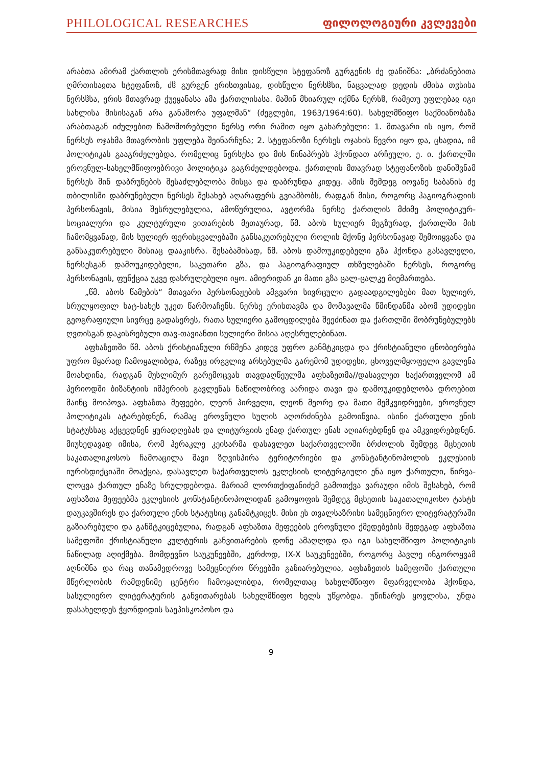PHILOLOGICAL RESEARCHES ფილოლოგიური კვლევები
არაბთა ამირამ ქართლის ერისმთავრად მისი დისწული სტეფანოზ გურგენის ძე დანიშნა: „ბრძანებითა ღმრთისაჲთა სტეფანოზ, ძჱ გურგენ ერისთვისაჲ, დისწული ნერსჱსი, ნაცვალად დედის ძმისა თჳსისა ნერსჱსა, ერის მთავრად ქუეყანასა ამა ქართლისასა. მაშინ მხიარულ იქმნა ნერსჱ, რამეთუ უფლებაჲ იგი სახლისა მისისაგან არა განაშორა უფალმან“ (ძეგლები, 1963/1964:60). სახელმწიფო საქმიანობაზა არაბთაგან იძულებით ჩამოშორებული ნერსე ორი რამით იყო გახარებული: 1. მთავარი ის იყო, რომ ნერსეს ოჯახმა მთავრობის უფლება შეინარჩუნა; 2. სტეფანოზი ნერსეს ოჯახის წევრი იყო და, ცხადია, იმ პოლიტიკას გააგრძელებდა, რომელიც ნერსესა და მის წინაპრებს ჰქონდათ არჩეული, ე. ი. ქართლში ეროვნულ-სახელმწიფოებრივი პოლიტიკა გაგრძელდებოდა. ქართლის მთავრად სტეფანოზის დანიშვნამ ნერსეს შინ დაბრუნების შესაძლებლობა მისცა და დაბრუნდა კიდეც. ამის შემდეგ იოვანე საბანის ძე თბილისში დაბრუნებული ნერსეს შესახებ აღარაფერს გვიამბობს, რადგან მისი, როგორც ჰაგიოგრაფიის პერსონაჟის, მისია შესრულებულია, ამოწურულია, ავტორმა ნერსე ქართლის მძიმე პოლიტიკურ-სოციალური და კულტურული ვითარების მეთაურად, წმ. აბოს სულიერ მეგზურად, ქართლში მის ჩამომყვანად, მის სულიერ ფერისცვალებაში განსაკუთრებული როლის მქონე პერსონაჟად შემოიყვანა და განსაკუთრებული მისიაც დააკისრა. შესაბამისად, წმ. აბოს დამოუკიდებელი გზა ჰქონდა გასავლელი, ნერსესგან დამოუკიდებელი, საკუთარი გზა, და ჰაგიოგრაფიულ თხზულებაში ნერსეს, როგორც პერსონაჟის, ფუნქცია უკვე დასრულებული იყო. ამიერიდან კი მათი გზა ცალ-ცალკე მიემართება.
„წმ. აბოს წამების“ მთავარი პერსონაჟების ამგვარი სივრცული გადაადგილებები მათ სულიერ, სრულყოფილ ხატ-სახეს უკეთ წარმოაჩენს. ნერსე ერისთავმა და მომავალმა წმინდანმა აბომ უდიდესი გეოგრაფიული სივრცე გადასერეს, რათა სულიერი გამოცდილება შეეძინათ და ქართლში მობრუნებულებს ღვთისგან დაკისრებული თავ-თავიანთი სულიერი მისია აღესრულებინათ.
აფხაზეთში წმ. აბოს ქრისტიანული რწმენა კიდევ უფრო განმტკიცდა და ქრისტიანული ცნობიერება უფრო მყარად ჩამოყალიბდა, რაზეც ირგვლივ არსებულმა გარემომ უდიდესი, ცხოველმყოფელი გავლენა მოახდინა, რადგან მუსლიმურ გარემოცვას თავდაღწეულმა აფხაზეთმა//დასავლეთ საქართველომ ამ პერიოდში ბიზანტიის იმპერიის გავლენას ნაწილობრივ აარიდა თავი და დამოუკიდებლობა დროებით მაინც მოიპოვა. აფხაზთა მეფეები, ლეონ პირველი, ლეონ მეორე და მათი მემკვიდრეები, ეროვნულ პოლიტიკას ატარებდნენ, რამაც ეროვნული სულის აღორძინება გამოიწვია. ისინი ქართული ენის სტატუსსაც აქცევდნენ ყურადღებას და ლიტურგიის ენად ქართულ ენას აღიარებდნენ და ამკვიდრებდნენ. მიუხედავად იმისა, რომ ჰერაკლე კეისარმა დასავლეთ საქართველოში ბრძოლის შემდეგ მცხეთის საკათალიკოსოს ჩამოაცილა შავი ზღვისპირა ტერიტორიები და კონსტანტინოპოლის ეკლესიის იურისდიქციაში მოაქცია, დასავლეთ საქართველოს ეკლესიის ლიტურგიული ენა იყო ქართული, წირვა-ლოცვა ქართულ ენაზე სრულდებოდა. მარიამ ლორთქიფანიძემ გამოთქვა ვარაუდი იმის შესახებ, რომ აფხაზთა მეფეებმა ეკლესიის კონსტანტინოპოლიდან გამოყოფის შემდეგ მცხეთის საკათალიკოსო ტახტს დაუკავშირეს და ქართული ენის სტატუსიც განამტკიცეს. მისი ეს თვალსაზრისი სამეცნიერო ლიტერატურაში გაზიარებული და განმტკიცებულია, რადგან აფხაზთა მეფეების ეროვნული ქმედებების შედეგად აფხაზთა სამეფოში ქრისტიანული კულტურის განვითარების დონე ამაღლდა და იგი სახელმწიფო პოლიტიკის ნაწილად აღიქმება. მომდევნო საუკუნეებში, კერძოდ, IX-X საუკუნეებში, როგორც პავლე ინგოროყვამ აღნიშნა და რაც თანამედროვე სამეცნიერო წრეებში გაზიარებულია, აფხაზეთის სამეფოში ქართული მწერლობის რამდენიმე ცენტრი ჩამოყალიბდა, რომელთაც სახელმწიფო მფარველობა ჰქონდა, სასულიერო ლიტერატურის განვითარებას სახელმწიფო ხელს უწყობდა. უწინარეს ყოვლისა, უნდა დასახელდეს ჭყონდიდის საეპისკოპოსო და
9